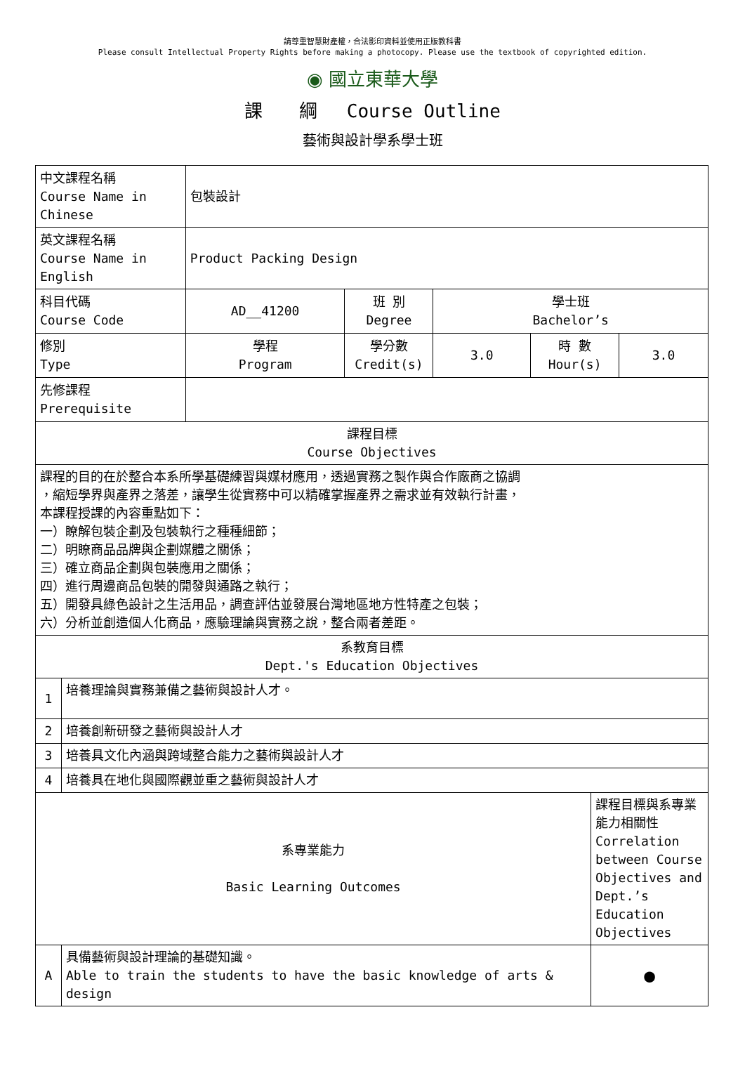請尊重智慧財產權，合法影印資料並使用正版教科書
Please consult Intellectual Property Rights before making a photocopy. Please use the textbook of copyrighted edition.
◉ 國立東華大學
課　　綱　 Course Outline
藝術與設計學系學士班
| 中文課程名稱 Course Name in Chinese | | 包裝設計 | | | | | |
| 英文課程名稱 Course Name in English | | Product Packing Design | | | | | |
| 科目代碼 Course Code | | AD__41200 | 班 別 Degree | 學士班 Bachelor’s | | | |
| 修別 Type | | 學程 Program | 學分數 Credit(s) | 3.0 | 時 數 Hour(s) | | 3.0 |
| 先修課程 Prerequisite | | | | | | | |
| 課程目標 Course Objectives | | | | | | | |
| 課程的目的在於整合本系所學基礎練習與媒材應用，透過實務之製作與合作廠商之協調 ，縮短學界與產界之落差，讓學生從實務中可以精確掌握產界之需求並有效執行計畫， 本課程授課的內容重點如下： 一）瞭解包裝企劃及包裝執行之種種細節； 二）明瞭商品品牌與企劃媒體之關係； 三）確立商品企劃與包裝應用之關係； 四）進行周邊商品包裝的開發與通路之執行； 五）開發具綠色設計之生活用品，調查評估並發展台灣地區地方性特產之包裝； 六）分析並創造個人化商品，應驗理論與實務之說，整合兩者差距。 | | | | | | | |
| 系教育目標 Dept.'s Education Objectives | | | | | | | |
| 1 | 培養理論與實務兼備之藝術與設計人才。 | | | | | | |
| 2 | 培養創新研發之藝術與設計人才 | | | | | | |
| 3 | 培養具文化內涵與跨域整合能力之藝術與設計人才 | | | | | | |
| 4 | 培養具在地化與國際觀並重之藝術與設計人才 | | | | | | |
| 系專業能力 Basic Learning Outcomes | | | | | | 課程目標與系專業能力相關性 Correlation between Course Objectives and Dept.’s Education Objectives | |
| A | 具備藝術與設計理論的基礎知識。 Able to train the students to have the basic knowledge of arts & design | | | | | ● | |